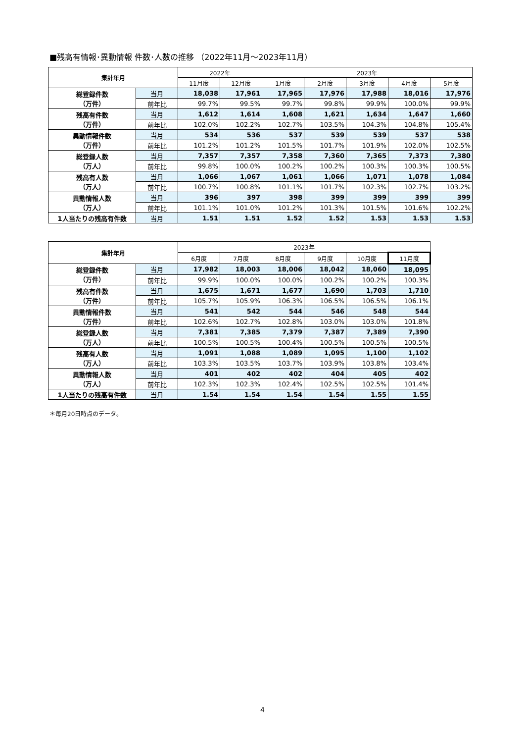■残高有情報･異動情報 件数･人数の推移 （2022年11月～2023年11月）
| 集計年月 | | 2022年 | | 2023年 | | | | |
| --- | --- | --- | --- | --- | --- | --- | --- | --- |
| | | 11月度 | 12月度 | 1月度 | 2月度 | 3月度 | 4月度 | 5月度 |
| 総登録件数 （万件） | 当月 | 18,038 | 17,961 | 17,965 | 17,976 | 17,988 | 18,016 | 17,976 |
| | 前年比 | 99.7% | 99.5% | 99.7% | 99.8% | 99.9% | 100.0% | 99.9% |
| 残高有件数 （万件） | 当月 | 1,612 | 1,614 | 1,608 | 1,621 | 1,634 | 1,647 | 1,660 |
| | 前年比 | 102.0% | 102.2% | 102.7% | 103.5% | 104.3% | 104.8% | 105.4% |
| 異動情報件数 （万件） | 当月 | 534 | 536 | 537 | 539 | 539 | 537 | 538 |
| | 前年比 | 101.2% | 101.2% | 101.5% | 101.7% | 101.9% | 102.0% | 102.5% |
| 総登録人数 （万人） | 当月 | 7,357 | 7,357 | 7,358 | 7,360 | 7,365 | 7,373 | 7,380 |
| | 前年比 | 99.8% | 100.0% | 100.2% | 100.2% | 100.3% | 100.3% | 100.5% |
| 残高有人数 （万人） | 当月 | 1,066 | 1,067 | 1,061 | 1,066 | 1,071 | 1,078 | 1,084 |
| | 前年比 | 100.7% | 100.8% | 101.1% | 101.7% | 102.3% | 102.7% | 103.2% |
| 異動情報人数 （万人） | 当月 | 396 | 397 | 398 | 399 | 399 | 399 | 399 |
| | 前年比 | 101.1% | 101.0% | 101.2% | 101.3% | 101.5% | 101.6% | 102.2% |
| 1人当たりの残高有件数 | 当月 | 1.51 | 1.51 | 1.52 | 1.52 | 1.53 | 1.53 | 1.53 |
| 集計年月 | | 2023年 | | | | | |
| --- | --- | --- | --- | --- | --- | --- | --- |
| | | 6月度 | 7月度 | 8月度 | 9月度 | 10月度 | 11月度 |
| 総登録件数 （万件） | 当月 | 17,982 | 18,003 | 18,006 | 18,042 | 18,060 | 18,095 |
| | 前年比 | 99.9% | 100.0% | 100.0% | 100.2% | 100.2% | 100.3% |
| 残高有件数 （万件） | 当月 | 1,675 | 1,671 | 1,677 | 1,690 | 1,703 | 1,710 |
| | 前年比 | 105.7% | 105.9% | 106.3% | 106.5% | 106.5% | 106.1% |
| 異動情報件数 （万件） | 当月 | 541 | 542 | 544 | 546 | 548 | 544 |
| | 前年比 | 102.6% | 102.7% | 102.8% | 103.0% | 103.0% | 101.8% |
| 総登録人数 （万人） | 当月 | 7,381 | 7,385 | 7,379 | 7,387 | 7,389 | 7,390 |
| | 前年比 | 100.5% | 100.5% | 100.4% | 100.5% | 100.5% | 100.5% |
| 残高有人数 （万人） | 当月 | 1,091 | 1,088 | 1,089 | 1,095 | 1,100 | 1,102 |
| | 前年比 | 103.3% | 103.5% | 103.7% | 103.9% | 103.8% | 103.4% |
| 異動情報人数 （万人） | 当月 | 401 | 402 | 402 | 404 | 405 | 402 |
| | 前年比 | 102.3% | 102.3% | 102.4% | 102.5% | 102.5% | 101.4% |
| 1人当たりの残高有件数 | 当月 | 1.54 | 1.54 | 1.54 | 1.54 | 1.55 | 1.55 |
＊毎月20日時点のデータ。
4